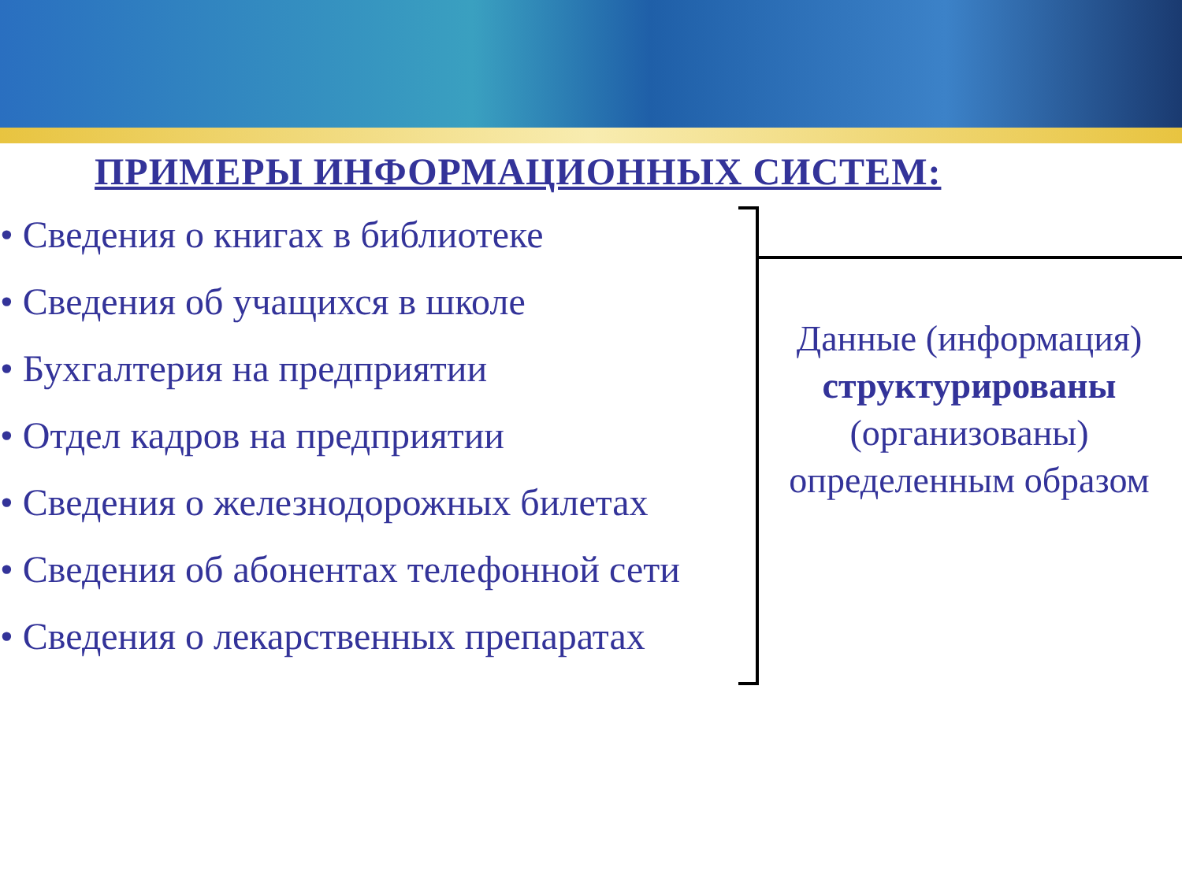ПРИМЕРЫ ИНФОРМАЦИОННЫХ СИСТЕМ:
• Сведения о книгах в библиотеке
• Сведения об учащихся в школе
• Бухгалтерия на предприятии
• Отдел кадров на предприятии
• Сведения о железнодорожных билетах
• Сведения об абонентах телефонной сети
• Сведения о лекарственных препаратах
Данные (информация) структурированы (организованы) определенным образом